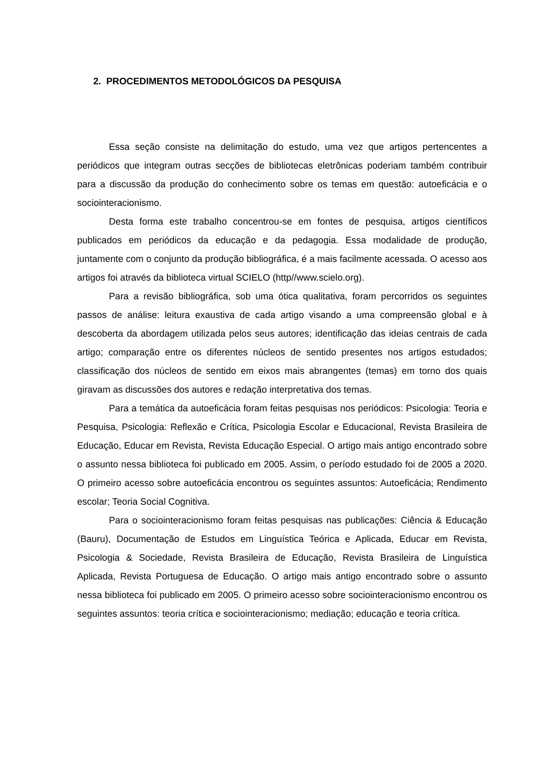2. PROCEDIMENTOS METODOLÓGICOS DA PESQUISA
Essa seção consiste na delimitação do estudo, uma vez que artigos pertencentes a periódicos que integram outras secções de bibliotecas eletrônicas poderiam também contribuir para a discussão da produção do conhecimento sobre os temas em questão: autoeficácia e o sociointeracionismo.
Desta forma este trabalho concentrou-se em fontes de pesquisa, artigos científicos publicados em periódicos da educação e da pedagogia. Essa modalidade de produção, juntamente com o conjunto da produção bibliográfica, é a mais facilmente acessada. O acesso aos artigos foi através da biblioteca virtual SCIELO (http//www.scielo.org).
Para a revisão bibliográfica, sob uma ótica qualitativa, foram percorridos os seguintes passos de análise: leitura exaustiva de cada artigo visando a uma compreensão global e à descoberta da abordagem utilizada pelos seus autores; identificação das ideias centrais de cada artigo; comparação entre os diferentes núcleos de sentido presentes nos artigos estudados; classificação dos núcleos de sentido em eixos mais abrangentes (temas) em torno dos quais giravam as discussões dos autores e redação interpretativa dos temas.
Para a temática da autoeficácia foram feitas pesquisas nos periódicos: Psicologia: Teoria e Pesquisa, Psicologia: Reflexão e Crítica, Psicologia Escolar e Educacional, Revista Brasileira de Educação, Educar em Revista, Revista Educação Especial. O artigo mais antigo encontrado sobre o assunto nessa biblioteca foi publicado em 2005. Assim, o período estudado foi de 2005 a 2020. O primeiro acesso sobre autoeficácia encontrou os seguintes assuntos: Autoeficácia; Rendimento escolar; Teoria Social Cognitiva.
Para o sociointeracionismo foram feitas pesquisas nas publicações: Ciência & Educação (Bauru), Documentação de Estudos em Linguística Teórica e Aplicada, Educar em Revista, Psicologia & Sociedade, Revista Brasileira de Educação, Revista Brasileira de Linguística Aplicada, Revista Portuguesa de Educação. O artigo mais antigo encontrado sobre o assunto nessa biblioteca foi publicado em 2005. O primeiro acesso sobre sociointeracionismo encontrou os seguintes assuntos: teoria crítica e sociointeracionismo; mediação; educação e teoria crítica.